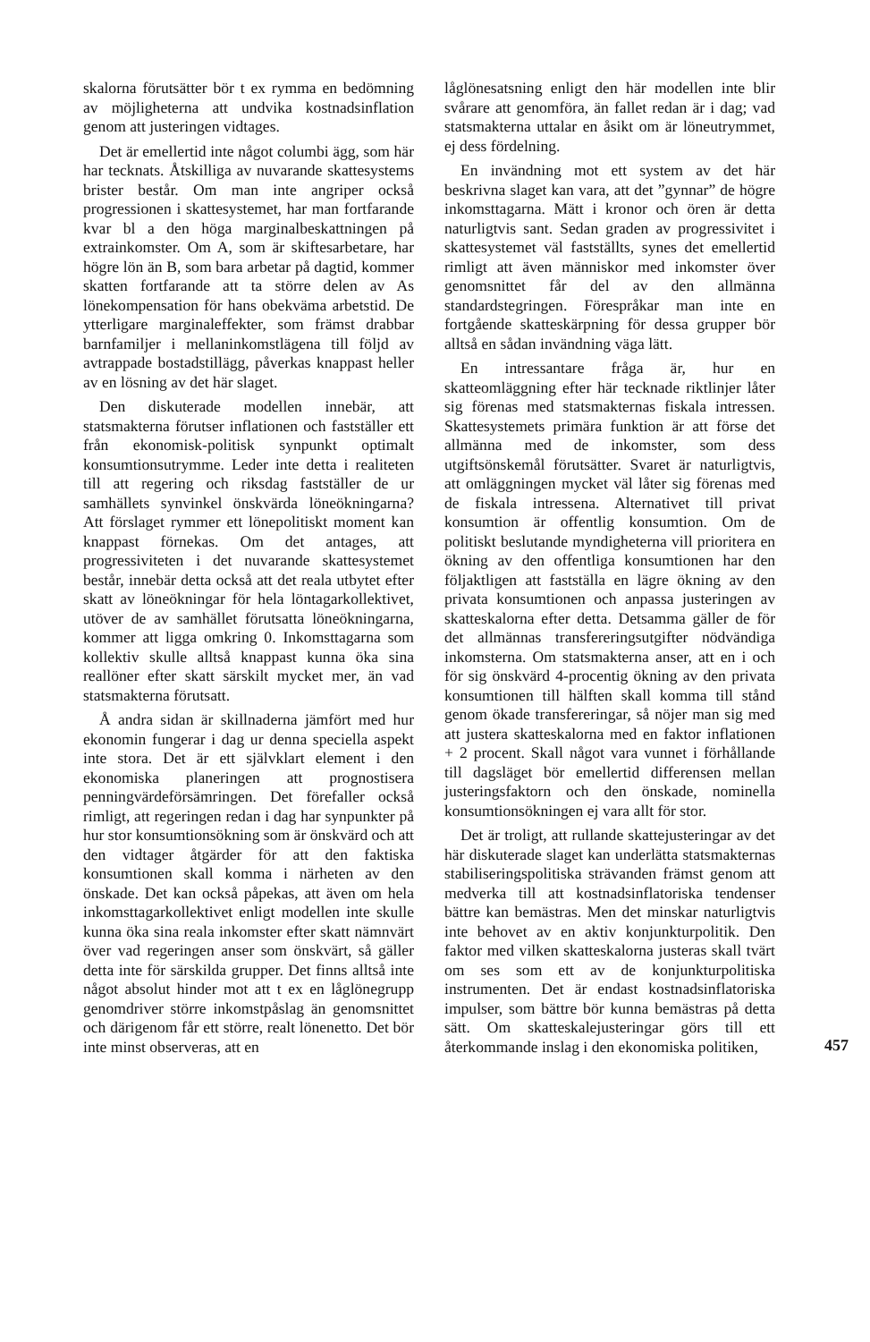skalorna förutsätter bör t ex rymma en bedömning av möjligheterna att undvika kostnadsinflation genom att justeringen vidtages.
Det är emellertid inte något columbi ägg, som här har tecknats. Åtskilliga av nuvarande skattesystems brister består. Om man inte angriper också progressionen i skattesystemet, har man fortfarande kvar bl a den höga marginalbeskattningen på extrainkomster. Om A, som är skiftesarbetare, har högre lön än B, som bara arbetar på dagtid, kommer skatten fortfarande att ta större delen av As lönekompensation för hans obekväma arbetstid. De ytterligare marginaleffekter, som främst drabbar barnfamiljer i mellaninkomstlägena till följd av avtrappade bostadstillägg, påverkas knappast heller av en lösning av det här slaget.
Den diskuterade modellen innebär, att statsmakterna förutser inflationen och fastställer ett från ekonomisk-politisk synpunkt optimalt konsumtionsutrymme. Leder inte detta i realiteten till att regering och riksdag fastställer de ur samhällets synvinkel önskvärda löneökningarna? Att förslaget rymmer ett lönepolitiskt moment kan knappast förnekas. Om det antages, att progressiviteten i det nuvarande skattesystemet består, innebär detta också att det reala utbytet efter skatt av löneökningar för hela löntagarkollektivet, utöver de av samhället förutsatta löneökningarna, kommer att ligga omkring 0. Inkomsttagarna som kollektiv skulle alltså knappast kunna öka sina reallöner efter skatt särskilt mycket mer, än vad statsmakterna förutsatt.
Å andra sidan är skillnaderna jämfört med hur ekonomin fungerar i dag ur denna speciella aspekt inte stora. Det är ett självklart element i den ekonomiska planeringen att prognostisera penningvärdeförsämringen. Det förefaller också rimligt, att regeringen redan i dag har synpunkter på hur stor konsumtionsökning som är önskvärd och att den vidtager åtgärder för att den faktiska konsumtionen skall komma i närheten av den önskade. Det kan också påpekas, att även om hela inkomsttagarkollektivet enligt modellen inte skulle kunna öka sina reala inkomster efter skatt nämnvärt över vad regeringen anser som önskvärt, så gäller detta inte för särskilda grupper. Det finns alltså inte något absolut hinder mot att t ex en låglönegrupp genomdriver större inkomstpåslag än genomsnittet och därigenom får ett större, realt lönenetto. Det bör inte minst observeras, att en
låglönesatsning enligt den här modellen inte blir svårare att genomföra, än fallet redan är i dag; vad statsmakterna uttalar en åsikt om är löneutrymmet, ej dess fördelning.
En invändning mot ett system av det här beskrivna slaget kan vara, att det ”gynnar” de högre inkomsttagarna. Mätt i kronor och ören är detta naturligtvis sant. Sedan graden av progressivitet i skattesystemet väl fastställts, synes det emellertid rimligt att även människor med inkomster över genomsnittet får del av den allmänna standardstegringen. Föresprå­kar man inte en fortgående skatteskärpning för dessa grupper bör alltså en sådan invändning väga lätt.
En intressantare fråga är, hur en skatteomläggning efter här tecknade riktlinjer låter sig förenas med statsmakternas fiskala intressen. Skattesystemets primära funktion är att förse det allmänna med de inkomster, som dess utgiftsönskemål förutsätter. Svaret är naturligtvis, att omläggningen mycket väl låter sig förenas med de fiskala intressena. Alternativet till privat konsumtion är offentlig konsumtion. Om de politiskt beslutande myndigheterna vill prioritera en ökning av den offentliga konsumtionen har den följaktligen att fastställa en lägre ökning av den privata konsumtionen och anpassa justeringen av skatteskalorna efter detta. Detsamma gäller de för det allmännas transfereringsutgifter nödvändiga inkomsterna. Om statsmakterna anser, att en i och för sig önskvärd 4-procentig ökning av den privata konsumtionen till hälften skall komma till stånd genom ökade transfereringar, så nöjer man sig med att justera skatteskalorna med en faktor inflationen + 2 procent. Skall något vara vunnet i förhållande till dagsläget bör emellertid differensen mellan justeringsfaktorn och den önskade, nominella konsumtionsökningen ej vara allt för stor.
Det är troligt, att rullande skattejusteringar av det här diskuterade slaget kan underlätta statsmakternas stabiliseringspolitiska strävanden främst genom att medverka till att kostnadsinflatoriska tendenser bättre kan bemästras. Men det minskar naturligtvis inte behovet av en aktiv konjunkturpolitik. Den faktor med vilken skatteskalorna justeras skall tvärt om ses som ett av de konjunkturpolitiska instrumenten. Det är endast kostnadsinflatoriska impulser, som bättre bör kunna bemästras på detta sätt. Om skatteskalejusteringar görs till ett återkommande inslag i den ekonomiska politiken,
457